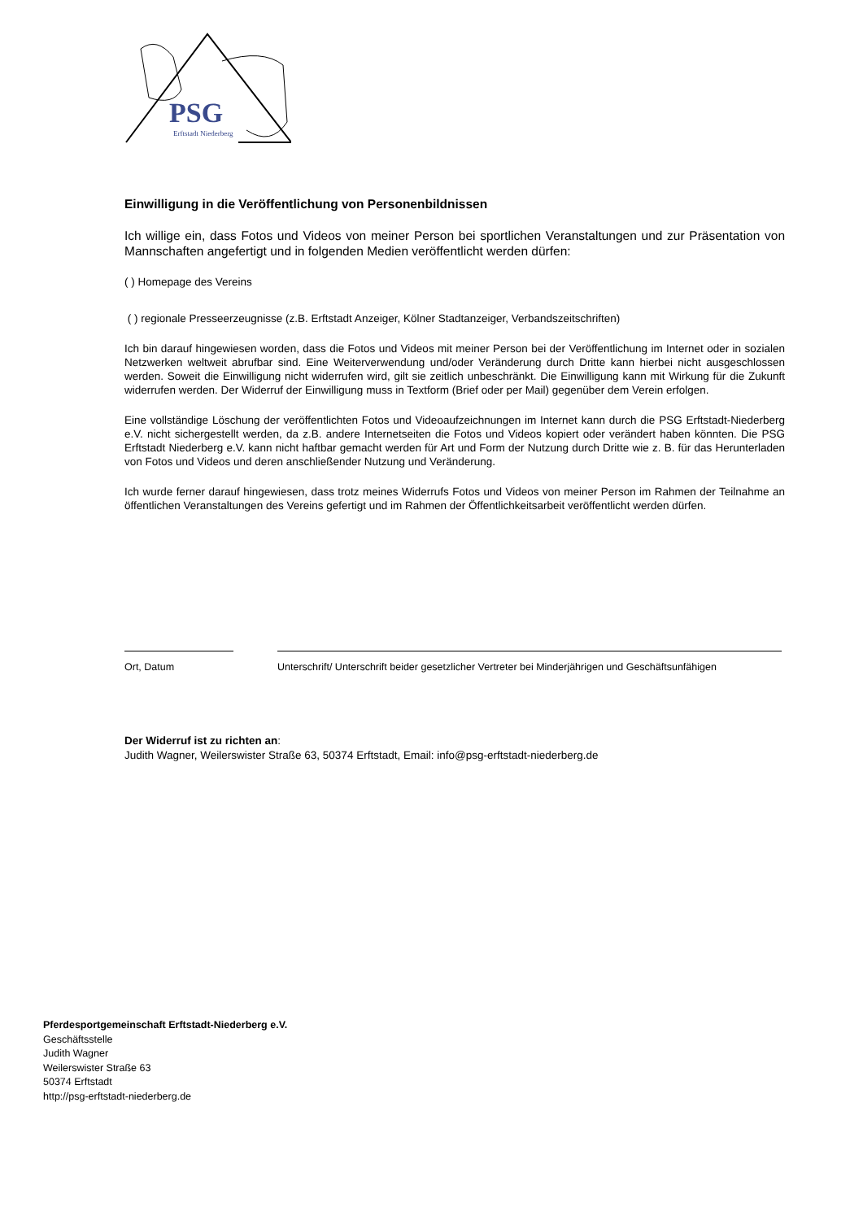PSG
Erftstadt Niederberg
Einwilligung in die Veröffentlichung von Personenbildnissen
Ich willige ein, dass Fotos und Videos von meiner Person bei sportlichen Veranstaltungen und zur Präsentation von Mannschaften angefertigt und in folgenden Medien veröffentlicht werden dürfen:
( ) Homepage des Vereins
( ) regionale Presseerzeugnisse (z.B. Erftstadt Anzeiger, Kölner Stadtanzeiger, Verbandszeitschriften)
Ich bin darauf hingewiesen worden, dass die Fotos und Videos mit meiner Person bei der Veröffentlichung im Internet oder in sozialen Netzwerken weltweit abrufbar sind. Eine Weiterverwendung und/oder Veränderung durch Dritte kann hierbei nicht ausgeschlossen werden. Soweit die Einwilligung nicht widerrufen wird, gilt sie zeitlich unbeschränkt. Die Einwilligung kann mit Wirkung für die Zukunft widerrufen werden. Der Widerruf der Einwilligung muss in Textform (Brief oder per Mail) gegenüber dem Verein erfolgen.
Eine vollständige Löschung der veröffentlichten Fotos und Videoaufzeichnungen im Internet kann durch die PSG Erftstadt-Niederberg e.V. nicht sichergestellt werden, da z.B. andere Internetseiten die Fotos und Videos kopiert oder verändert haben könnten. Die PSG Erftstadt Niederberg e.V. kann nicht haftbar gemacht werden für Art und Form der Nutzung durch Dritte wie z. B. für das Herunterladen von Fotos und Videos und deren anschließender Nutzung und Veränderung.
Ich wurde ferner darauf hingewiesen, dass trotz meines Widerrufs Fotos und Videos von meiner Person im Rahmen der Teilnahme an öffentlichen Veranstaltungen des Vereins gefertigt und im Rahmen der Öffentlichkeitsarbeit veröffentlicht werden dürfen.
Ort, Datum Unterschrift/ Unterschrift beider gesetzlicher Vertreter bei Minderjährigen und Geschäftsunfähigen
Der Widerruf ist zu richten an:
Judith Wagner, Weilerswister Straße 63, 50374 Erftstadt, Email: info@psg-erftstadt-niederberg.de
Pferdesportgemeinschaft Erftstadt-Niederberg e.V.
Geschäftsstelle
Judith Wagner
Weilerswister Straße 63
50374 Erftstadt
http://psg-erftstadt-niederberg.de